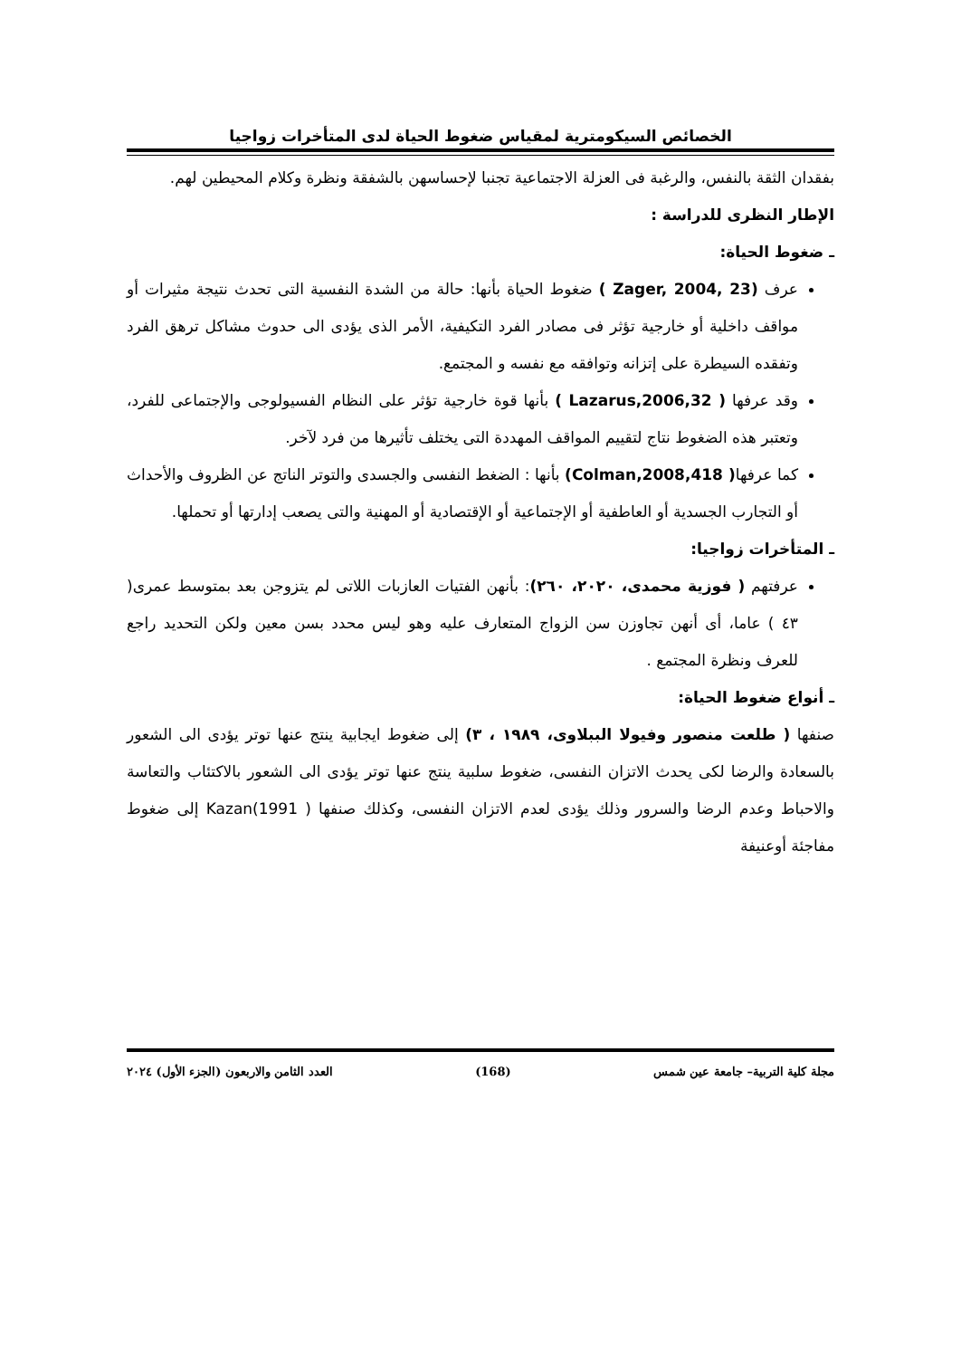الخصائص السيكومترية لمقياس ضغوط الحياة لدى المتأخرات زواجيا
بفقدان الثقة بالنفس، والرغبة فى العزلة الاجتماعية تجنبا لإحساسهن بالشفقة ونظرة وكلام المحيطين لهم.
الإطار النظرى للدراسة :
ـ ضغوط الحياة:
عرف (Zager, 2004, 23 ) ضغوط الحياة بأنها: حالة من الشدة النفسية التى تحدث نتيجة مثيرات أو مواقف داخلية أو خارجية تؤثر فى مصادر الفرد التكيفية، الأمر الذى يؤدى الى حدوث مشاكل ترهق الفرد وتفقده السيطرة على إتزانه وتوافقه مع نفسه و المجتمع.
وقد عرفها ( Lazarus,2006,32 ) بأنها قوة خارجية تؤثر على النظام الفسيولوجى والإجتماعى للفرد، وتعتبر هذه الضغوط نتاج لتقييم المواقف المهددة التى يختلف تأثيرها من فرد لآخر.
كما عرفها( Colman,2008,418) بأنها : الضغط النفسى والجسدى والتوتر الناتج عن الظروف والأحداث أو التجارب الجسدية أو العاطفية أو الإجتماعية أو الإقتصادية أو المهنية والتى يصعب إدارتها أو تحملها.
ـ المتأخرات زواجيا:
عرفتهم ( فوزية محمدى، ٢٠٢٠، ٢٦٠): بأنهن الفتيات العازبات اللاتى لم يتزوجن بعد بمتوسط عمرى( ٤٣ ) عاما، أى أنهن تجاوزن سن الزواج المتعارف عليه وهو ليس محدد بسن معين ولكن التحديد راجع للعرف ونظرة المجتمع .
ـ أنواع ضغوط الحياة:
صنفها ( طلعت منصور وفيولا الببلاوى، ١٩٨٩ ، ٣) إلى ضغوط ايجابية ينتج عنها توتر يؤدى الى الشعور بالسعادة والرضا لكى يحدث الاتزان النفسى، ضغوط سلبية ينتج عنها توتر يؤدى الى الشعور بالاكتئاب والتعاسة والاحباط وعدم الرضا والسرور وذلك يؤدى لعدم الاتزان النفسى، وكذلك صنفها Kazan(1991 ) إلى ضغوط مفاجئة أوعنيفة
مجلة كلية التربية– جامعة عين شمس (168) العدد الثامن والاربعون (الجزء الأول) ٢٠٢٤